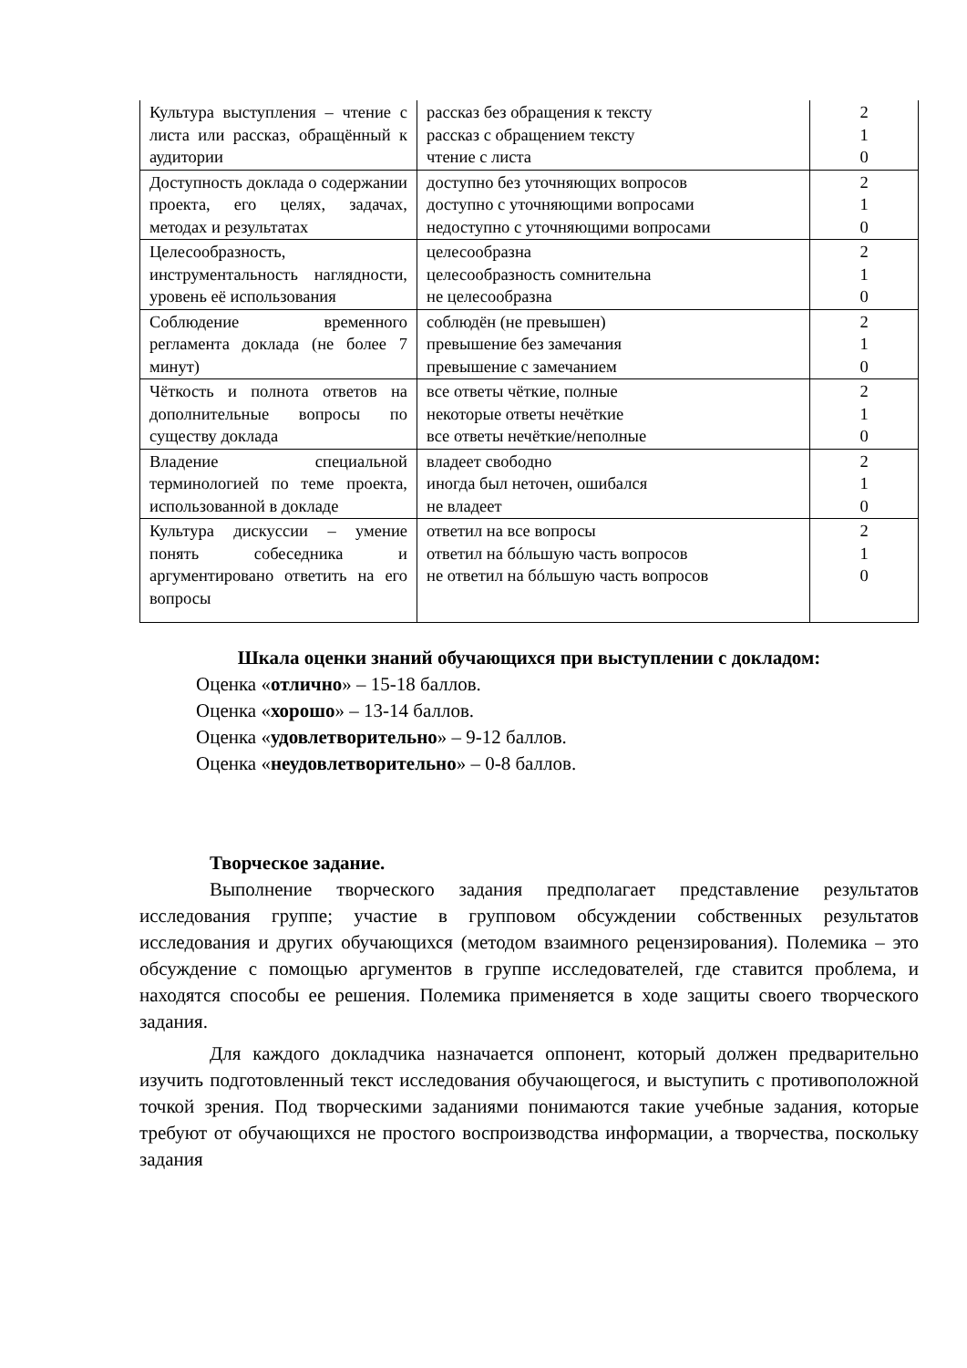| Культура выступления – чтение с листа или рассказ, обращённый к аудитории | рассказ без обращения к тексту рассказ с обращением тексту чтение с листа | 2 1 0 |
| Доступность доклада о содержании проекта, его целях, задачах, методах и результатах | доступно без уточняющих вопросов доступно с уточняющими вопросами недоступно с уточняющими вопросами | 2 1 0 |
| Целесообразность, инструментальность наглядности, уровень её использования | целесообразна целесообразность сомнительна не целесообразна | 2 1 0 |
| Соблюдение временного регламента доклада (не более 7 минут) | соблюдён (не превышен) превышение без замечания превышение с замечанием | 2 1 0 |
| Чёткость и полнота ответов на дополнительные вопросы по существу доклада | все ответы чёткие, полные некоторые ответы нечёткие все ответы нечёткие/неполные | 2 1 0 |
| Владение специальной терминологией по теме проекта, использованной в докладе | владеет свободно иногда был неточен, ошибался не владеет | 2 1 0 |
| Культура дискуссии – умение понять собеседника и аргументировано ответить на его вопросы | ответил на все вопросы ответил на бóльшую часть вопросов не ответил на бóльшую часть вопросов | 2 1 0 |
Шкала оценки знаний обучающихся при выступлении с докладом:
Оценка «отлично» – 15-18 баллов.
Оценка «хорошо» – 13-14 баллов.
Оценка «удовлетворительно» – 9-12 баллов.
Оценка «неудовлетворительно» – 0-8 баллов.
Творческое задание.
Выполнение творческого задания предполагает представление результатов исследования группе; участие в групповом обсуждении собственных результатов исследования и других обучающихся (методом взаимного рецензирования). Полемика – это обсуждение с помощью аргументов в группе исследователей, где ставится проблема, и находятся способы ее решения. Полемика применяется в ходе защиты своего творческого задания.
Для каждого докладчика назначается оппонент, который должен предварительно изучить подготовленный текст исследования обучающегося, и выступить с противоположной точкой зрения. Под творческими заданиями понимаются такие учебные задания, которые требуют от обучающихся не простого воспроизводства информации, а творчества, поскольку задания